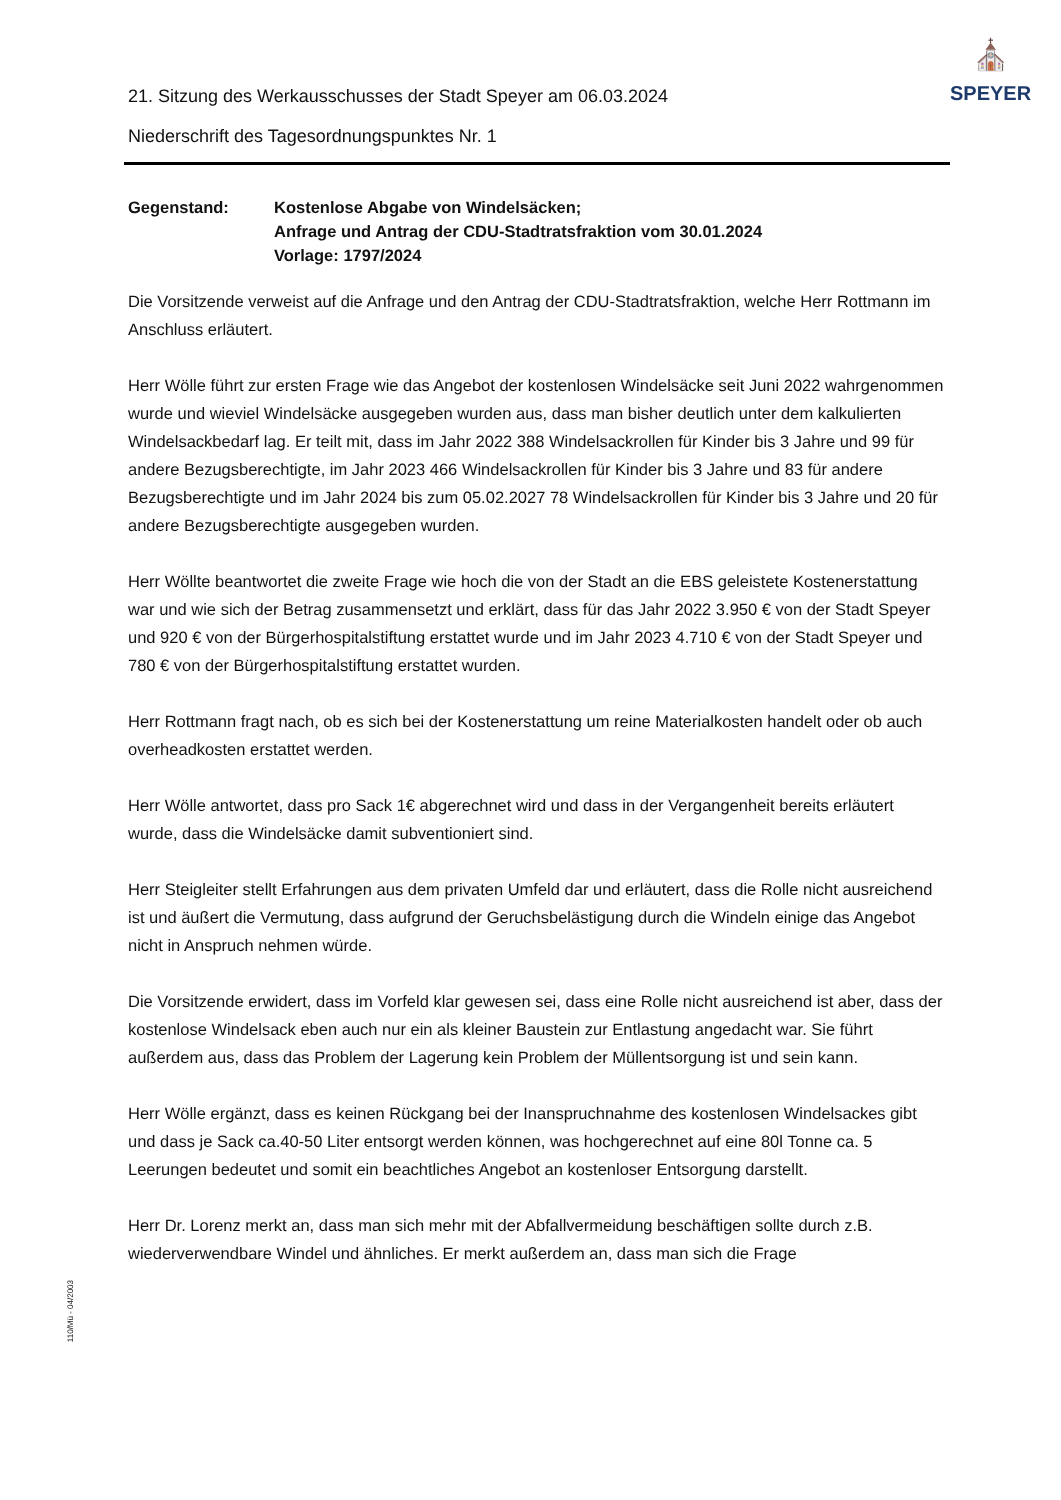⛪
SPEYER
21. Sitzung des Werkausschusses der Stadt Speyer am 06.03.2024
Niederschrift des Tagesordnungspunktes Nr. 1
Gegenstand: Kostenlose Abgabe von Windelsäcken;
Anfrage und Antrag der CDU-Stadtratsfraktion vom 30.01.2024
Vorlage: 1797/2024
Die Vorsitzende verweist auf die Anfrage und den Antrag der CDU-Stadtratsfraktion, welche Herr Rottmann im Anschluss erläutert.
Herr Wölle führt zur ersten Frage wie das Angebot der kostenlosen Windelsäcke seit Juni 2022 wahrgenommen wurde und wieviel Windelsäcke ausgegeben wurden aus, dass man bisher deutlich unter dem kalkulierten Windelsackbedarf lag. Er teilt mit, dass im Jahr 2022 388 Windelsackrollen für Kinder bis 3 Jahre und 99 für andere Bezugsberechtigte, im Jahr 2023 466 Windelsackrollen für Kinder bis 3 Jahre und 83 für andere Bezugsberechtigte und im Jahr 2024 bis zum 05.02.2027 78 Windelsackrollen für Kinder bis 3 Jahre und 20 für andere Bezugsberechtigte ausgegeben wurden.
Herr Wöllte beantwortet die zweite Frage wie hoch die von der Stadt an die EBS geleistete Kostenerstattung war und wie sich der Betrag zusammensetzt und erklärt, dass für das Jahr 2022 3.950 € von der Stadt Speyer und 920 € von der Bürgerhospitalstiftung erstattet wurde und im Jahr 2023 4.710 € von der Stadt Speyer und 780 € von der Bürgerhospitalstiftung erstattet wurden.
Herr Rottmann fragt nach, ob es sich bei der Kostenerstattung um reine Materialkosten handelt oder ob auch overheadkosten erstattet werden.
Herr Wölle antwortet, dass pro Sack 1€ abgerechnet wird und dass in der Vergangenheit bereits erläutert wurde, dass die Windelsäcke damit subventioniert sind.
Herr Steigleiter stellt Erfahrungen aus dem privaten Umfeld dar und erläutert, dass die Rolle nicht ausreichend ist und äußert die Vermutung, dass aufgrund der Geruchsbelästigung durch die Windeln einige das Angebot nicht in Anspruch nehmen würde.
Die Vorsitzende erwidert, dass im Vorfeld klar gewesen sei, dass eine Rolle nicht ausreichend ist aber, dass der kostenlose Windelsack eben auch nur ein als kleiner Baustein zur Entlastung angedacht war. Sie führt außerdem aus, dass das Problem der Lagerung kein Problem der Müllentsorgung ist und sein kann.
Herr Wölle ergänzt, dass es keinen Rückgang bei der Inanspruchnahme des kostenlosen Windelsackes gibt und dass je Sack ca.40-50 Liter entsorgt werden können, was hochgerechnet auf eine 80l Tonne ca. 5 Leerungen bedeutet und somit ein beachtliches Angebot an kostenloser Entsorgung darstellt.
Herr Dr. Lorenz merkt an, dass man sich mehr mit der Abfallvermeidung beschäftigen sollte durch z.B. wiederverwendbare Windel und ähnliches. Er merkt außerdem an, dass man sich die Frage
110/Mü - 04/2003